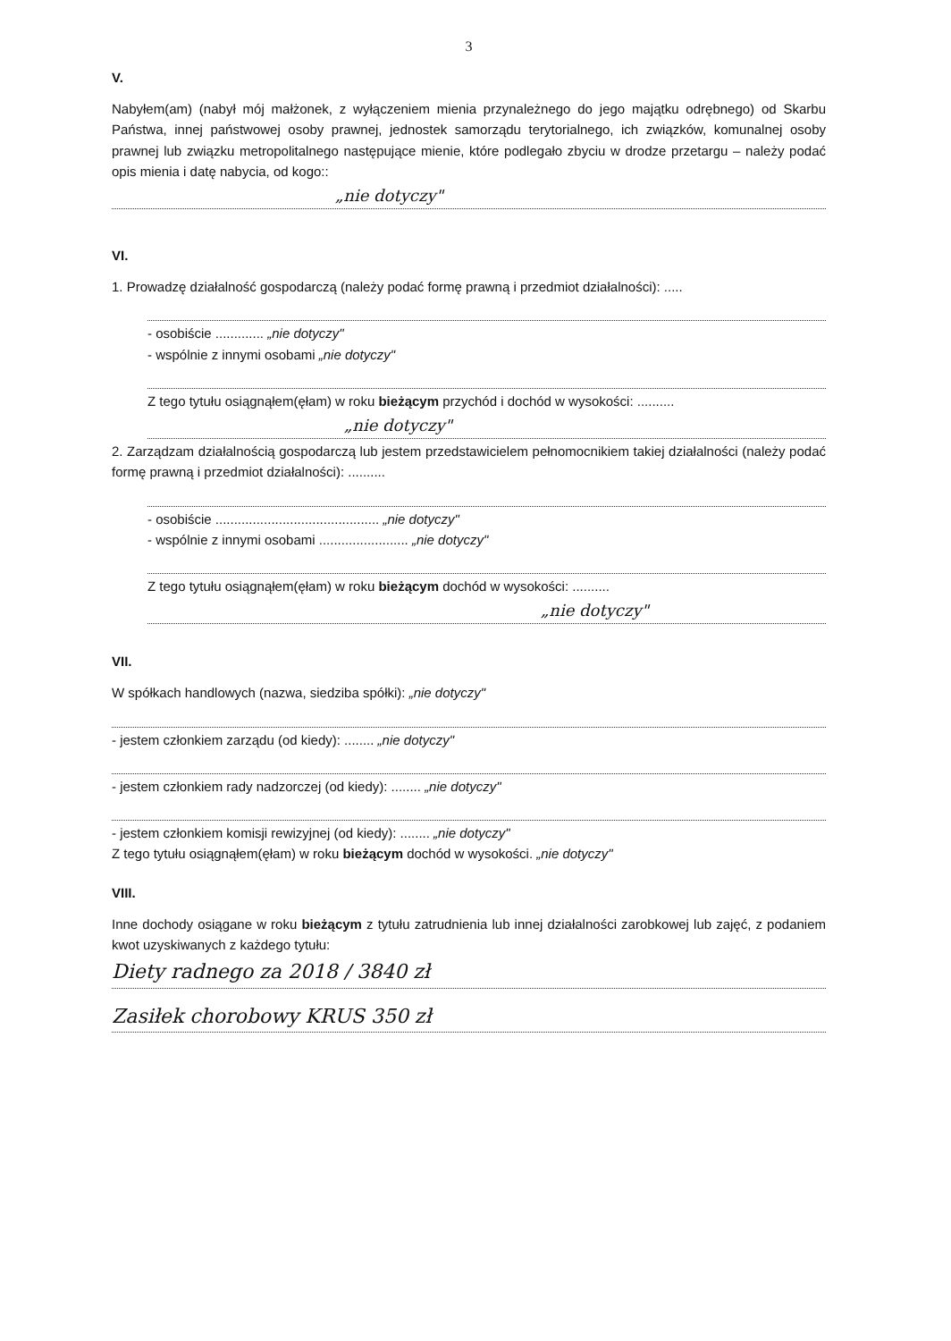3
V.
Nabyłem(am) (nabył mój małżonek, z wyłączeniem mienia przynależnego do jego majątku odrębnego) od Skarbu Państwa, innej państwowej osoby prawnej, jednostek samorządu terytorialnego, ich związków, komunalnej osoby prawnej lub związku metropolitalnego następujące mienie, które podlegało zbyciu w drodze przetargu – należy podać opis mienia i datę nabycia, od kogo::
„nie dotyczy"
VI.
1. Prowadzę działalność gospodarczą (należy podać formę prawną i przedmiot działalności): .....
- osobiście ............. „nie dotyczy"
- wspólnie z innymi osobami „nie dotyczy"
Z tego tytułu osiągnąłem(ęłam) w roku bieżącym przychód i dochód w wysokości: ..........
„nie dotyczy"
2. Zarządzam działalnością gospodarczą lub jestem przedstawicielem pełnomocnikiem takiej działalności (należy podać formę prawną i przedmiot działalności): ..........
- osobiście ............................................ „nie dotyczy"
- wspólnie z innymi osobami ........................ „nie dotyczy"
Z tego tytułu osiągnąłem(ęłam) w roku bieżącym dochód w wysokości: ..........
„nie dotyczy"
VII.
W spółkach handlowych (nazwa, siedziba spółki): „nie dotyczy"
- jestem członkiem zarządu (od kiedy): ........ „nie dotyczy"
- jestem członkiem rady nadzorczej (od kiedy): ........ „nie dotyczy"
- jestem członkiem komisji rewizyjnej (od kiedy): ........ „nie dotyczy"
Z tego tytułu osiągnąłem(ęłam) w roku bieżącym dochód w wysokości. „nie dotyczy"
VIII.
Inne dochody osiągane w roku bieżącym z tytułu zatrudnienia lub innej działalności zarobkowej lub zajęć, z podaniem kwot uzyskiwanych z każdego tytułu:
Diety radnego za 2018 / 3840 zł
Zasiłek chorobowy KRUS 350 zł